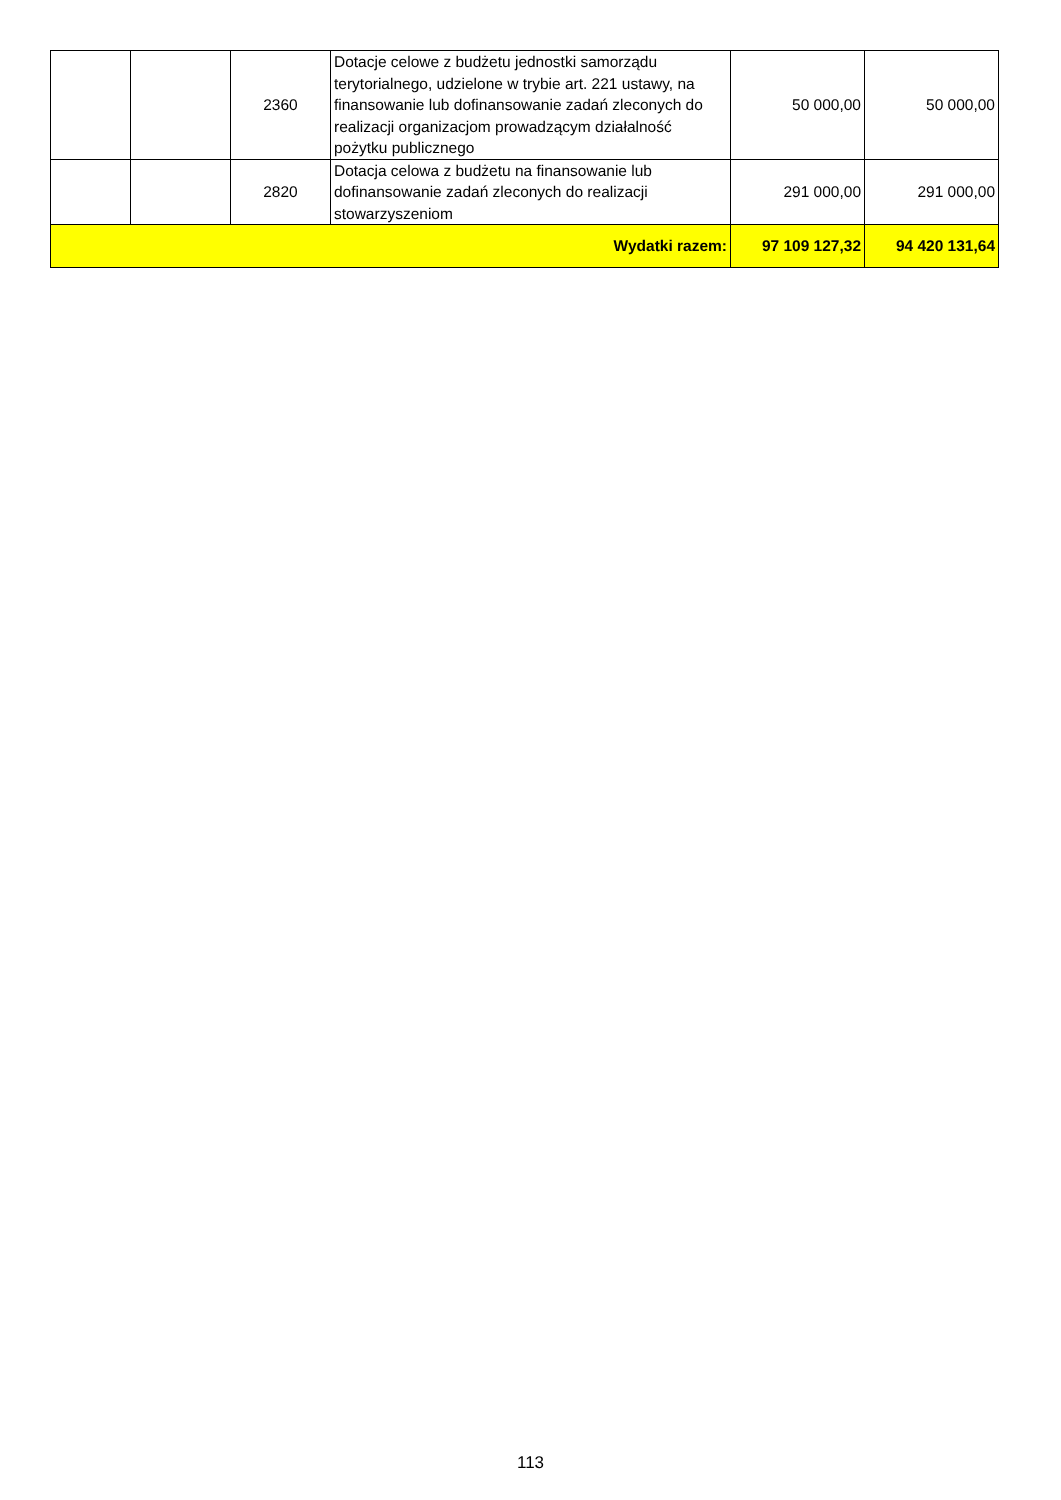| | | 2360 | Dotacje celowe z budżetu jednostki samorządu terytorialnego, udzielone w trybie art. 221 ustawy, na finansowanie lub dofinansowanie zadań zleconych do realizacji organizacjom prowadzącym działalność pożytku publicznego | 50 000,00 | 50 000,00 |
| | | 2820 | Dotacja celowa z budżetu na finansowanie lub dofinansowanie zadań zleconych do realizacji stowarzyszeniom | 291 000,00 | 291 000,00 |
| Wydatki razem: | | | | 97 109 127,32 | 94 420 131,64 |
113